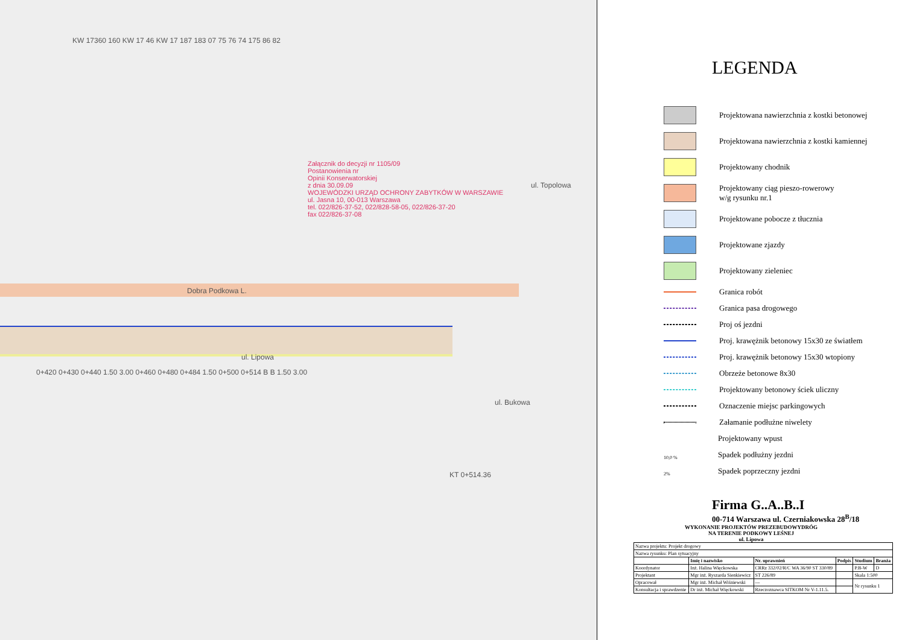Dobra Podkowa L.
ul. Lipowa
ul. Topolowa
ul. Bukowa
Załącznik do decyzji nr 1105/09
Postanowienia nr
Opinii Konserwatorskiej
z dnia 30.09.09
WOJEWÓDZKI URZĄD OCHRONY ZABYTKÓW W WARSZAWIE
ul. Jasna 10, 00-013 Warszawa
tel. 022/826-37-52, 022/828-58-05, 022/826-37-20
fax 022/826-37-08
0+420 0+430 0+440 1.50 3.00 0+460 0+480 0+484 1.50 0+500 0+514 B B 1.50 3.00
KT 0+514.36
KW 17360 160 KW 17 46 KW 17 187 183 07 75 76 74 175 86 82
LEGENDA
Projektowana nawierzchnia z kostki betonowej
Projektowana nawierzchnia z kostki kamiennej
Projektowany chodnik
Projektowany ciąg pieszo-rowerowy
w/g rysunku nr.1
Projektowane pobocze z tłucznia
Projektowane zjazdy
Projektowany zieleniec
Granica robót
Granica pasa drogowego
Proj oś jezdni
Proj. krawężnik betonowy 15x30 ze światłem
Proj. krawężnik betonowy 15x30 wtopiony
Obrzeże betonowe 8x30
Projektowany betonowy ściek uliczny
Oznaczenie miejsc parkingowych
Załamanie podłużne niwelety
Projektowany wpust
10,0 %
Spadek podłużny jezdni
2%
Spadek poprzeczny jezdni
Firma G..A..B..I
00-714 Warszawa ul. Czerniakowska 28<sup>B</sup>/18
WYKONANIE PROJEKTÓW PREZEBUDOWYDRÓG
NA TERENIE PODKOWY LEŚNEJ
ul. Lipowa
| Nazwa projektu: Projekt drogowy | | | | | |
| Nazwa rysunku: Plan sytuacyjny | | | | | |
| | Imię i nazwisko | Nr. uprawnień | Podpis | Studium | Branża |
| Koordynator | Inż. Halina Więckowska | CRRz 332/02/R/C WA 36/90 ST 330/89 | | P.B-W | D |
| Projektant | Mgr inż. Ryszarda Sienkiewicz | ST 226/89 | | Skala 1:500 | |
| Opracował | Mgr inż. Michał Wiśniewski | --- | | Nr rysunku 1 | |
| Konsultacja i sprawdzenie | Dr inż. Michał Więckowski | Rzeczoznawca SITKOM Nr V-1.11.5. | | | |